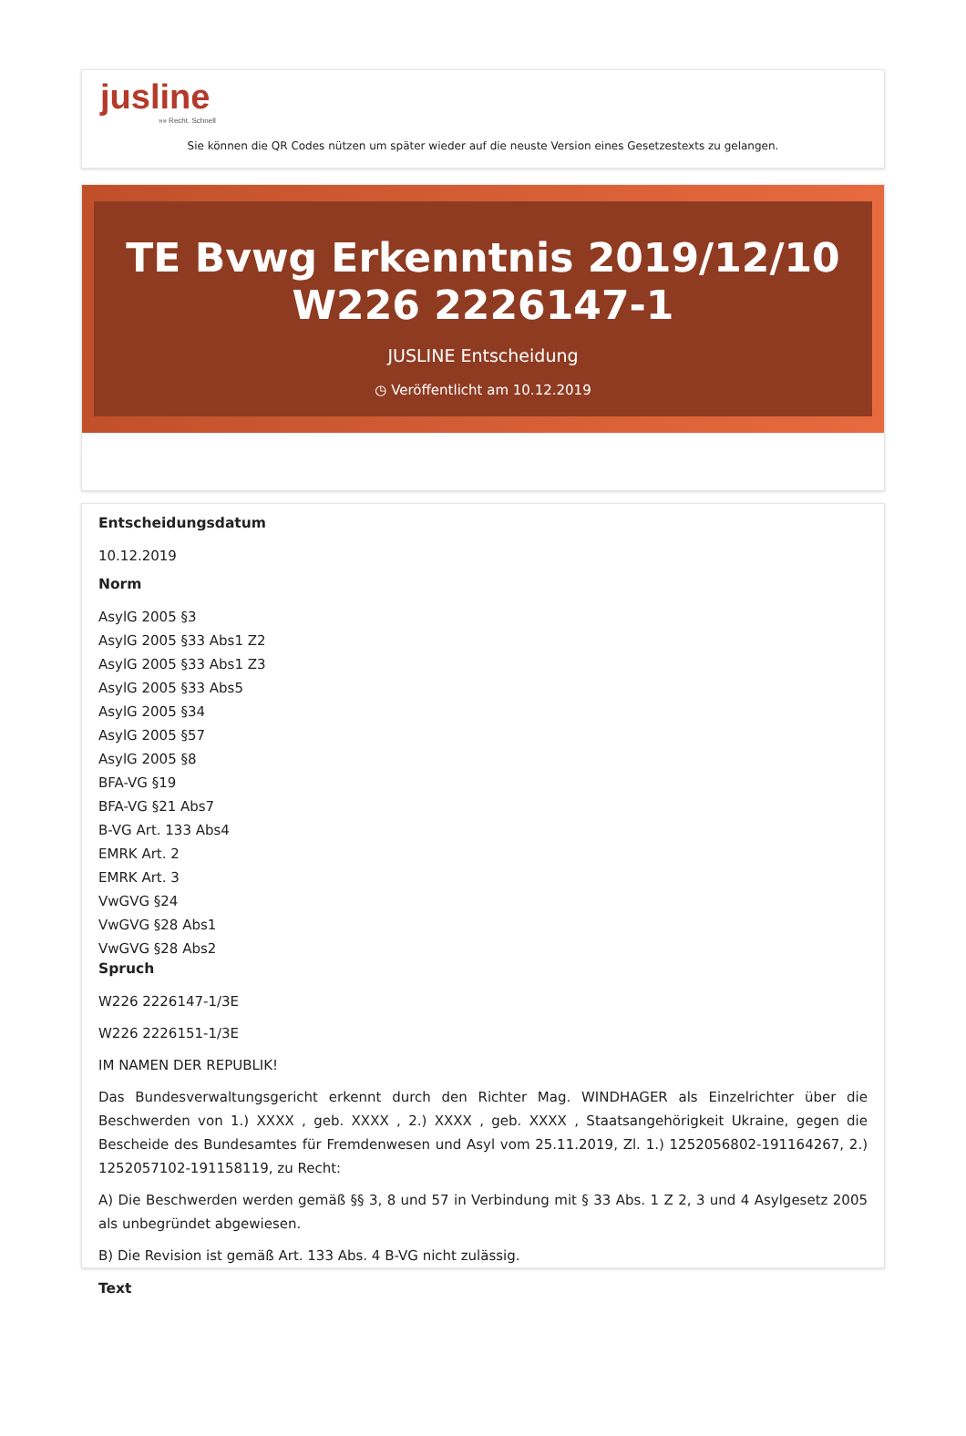jusline
»» Recht. Schnell
Sie können die QR Codes nützen um später wieder auf die neuste Version eines Gesetzestexts zu gelangen.
TE Bvwg Erkenntnis 2019/12/10 W226 2226147-1
JUSLINE Entscheidung
◷ Veröffentlicht am 10.12.2019
Entscheidungsdatum
10.12.2019
Norm
AsylG 2005 §3
AsylG 2005 §33 Abs1 Z2
AsylG 2005 §33 Abs1 Z3
AsylG 2005 §33 Abs5
AsylG 2005 §34
AsylG 2005 §57
AsylG 2005 §8
BFA-VG §19
BFA-VG §21 Abs7
B-VG Art. 133 Abs4
EMRK Art. 2
EMRK Art. 3
VwGVG §24
VwGVG §28 Abs1
VwGVG §28 Abs2
Spruch
W226 2226147-1/3E
W226 2226151-1/3E
IM NAMEN DER REPUBLIK!
Das Bundesverwaltungsgericht erkennt durch den Richter Mag. WINDHAGER als Einzelrichter über die Beschwerden von 1.) XXXX , geb. XXXX , 2.) XXXX , geb. XXXX , Staatsangehörigkeit Ukraine, gegen die Bescheide des Bundesamtes für Fremdenwesen und Asyl vom 25.11.2019, Zl. 1.) 1252056802-191164267, 2.) 1252057102-191158119, zu Recht:
A) Die Beschwerden werden gemäß §§ 3, 8 und 57 in Verbindung mit § 33 Abs. 1 Z 2, 3 und 4 Asylgesetz 2005 als unbegründet abgewiesen.
B) Die Revision ist gemäß Art. 133 Abs. 4 B-VG nicht zulässig.
Text